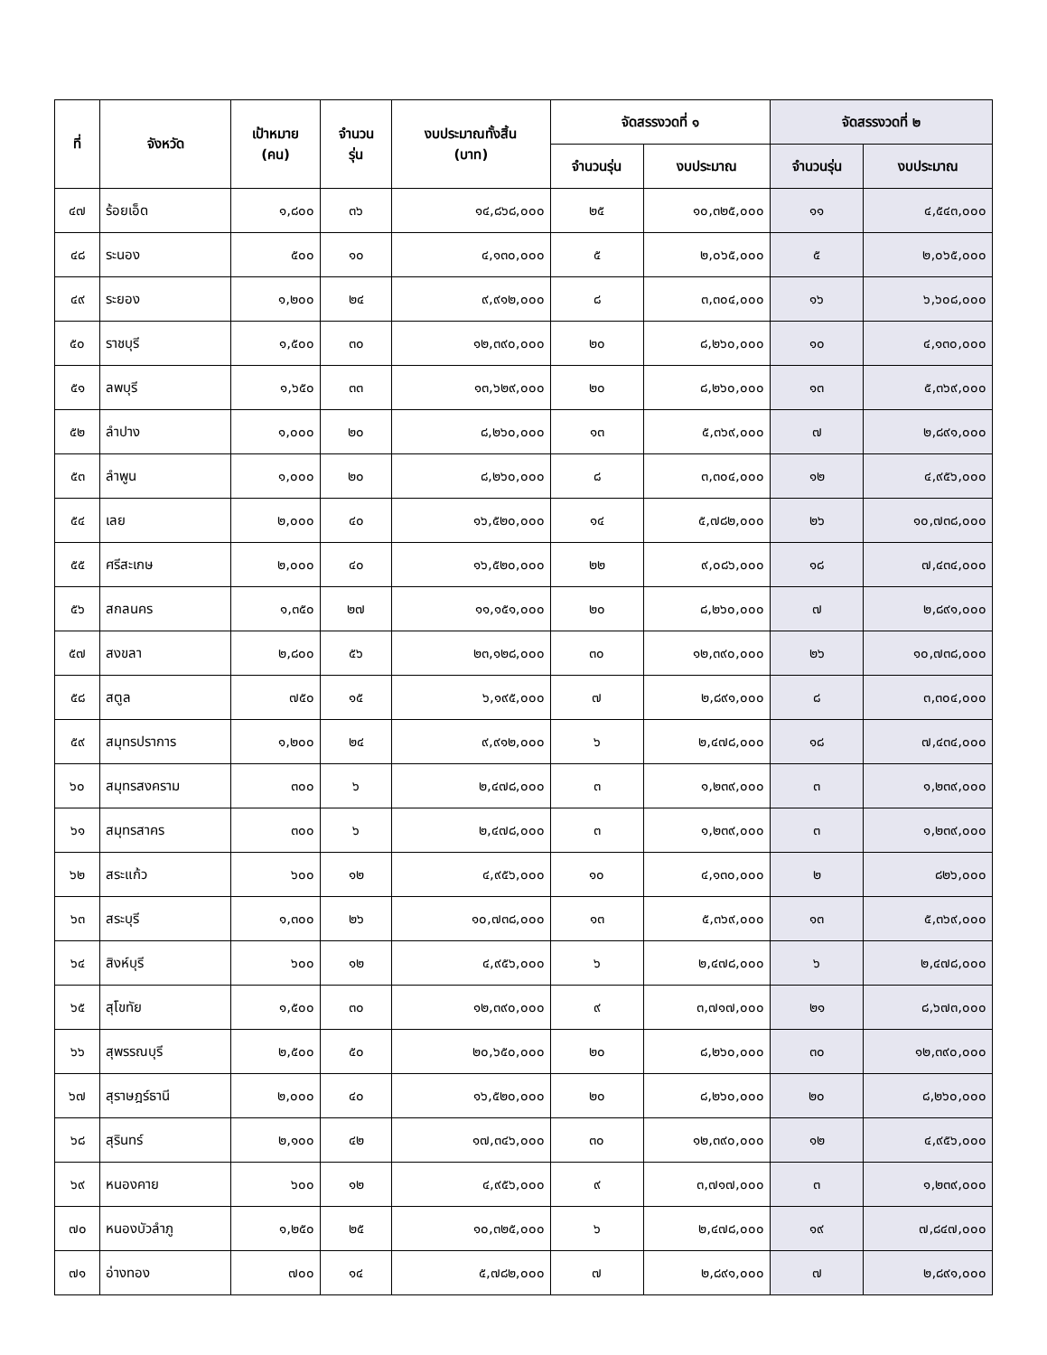| ที่ | จังหวัด | เป้าหมาย (คน) | จำนวน รุ่น | งบประมาณทั้งสิ้น (บาท) | จัดสรรงวดที่ ๑ | | จัดสรรงวดที่ ๒ | |
| --- | --- | --- | --- | --- | --- | --- | --- | --- |
| | | | | | จำนวนรุ่น | งบประมาณ | จำนวนรุ่น | งบประมาณ |
| ๔๗ | ร้อยเอ็ด | ๑,๘๐๐ | ๓๖ | ๑๔,๘๖๘,๐๐๐ | ๒๕ | ๑๐,๓๒๕,๐๐๐ | ๑๑ | ๔,๕๔๓,๐๐๐ |
| ๔๘ | ระนอง | ๕๐๐ | ๑๐ | ๔,๑๓๐,๐๐๐ | ๕ | ๒,๐๖๕,๐๐๐ | ๕ | ๒,๐๖๕,๐๐๐ |
| ๔๙ | ระยอง | ๑,๒๐๐ | ๒๔ | ๙,๙๑๒,๐๐๐ | ๘ | ๓,๓๐๔,๐๐๐ | ๑๖ | ๖,๖๐๘,๐๐๐ |
| ๕๐ | ราชบุรี | ๑,๕๐๐ | ๓๐ | ๑๒,๓๙๐,๐๐๐ | ๒๐ | ๘,๒๖๐,๐๐๐ | ๑๐ | ๔,๑๓๐,๐๐๐ |
| ๕๑ | ลพบุรี | ๑,๖๕๐ | ๓๓ | ๑๓,๖๒๙,๐๐๐ | ๒๐ | ๘,๒๖๐,๐๐๐ | ๑๓ | ๕,๓๖๙,๐๐๐ |
| ๕๒ | ลำปาง | ๑,๐๐๐ | ๒๐ | ๘,๒๖๐,๐๐๐ | ๑๓ | ๕,๓๖๙,๐๐๐ | ๗ | ๒,๘๙๑,๐๐๐ |
| ๕๓ | ลำพูน | ๑,๐๐๐ | ๒๐ | ๘,๒๖๐,๐๐๐ | ๘ | ๓,๓๐๔,๐๐๐ | ๑๒ | ๔,๙๕๖,๐๐๐ |
| ๕๔ | เลย | ๒,๐๐๐ | ๔๐ | ๑๖,๕๒๐,๐๐๐ | ๑๔ | ๕,๗๘๒,๐๐๐ | ๒๖ | ๑๐,๗๓๘,๐๐๐ |
| ๕๕ | ศรีสะเกษ | ๒,๐๐๐ | ๔๐ | ๑๖,๕๒๐,๐๐๐ | ๒๒ | ๙,๐๘๖,๐๐๐ | ๑๘ | ๗,๔๓๔,๐๐๐ |
| ๕๖ | สกลนคร | ๑,๓๕๐ | ๒๗ | ๑๑,๑๕๑,๐๐๐ | ๒๐ | ๘,๒๖๐,๐๐๐ | ๗ | ๒,๘๙๑,๐๐๐ |
| ๕๗ | สงขลา | ๒,๘๐๐ | ๕๖ | ๒๓,๑๒๘,๐๐๐ | ๓๐ | ๑๒,๓๙๐,๐๐๐ | ๒๖ | ๑๐,๗๓๘,๐๐๐ |
| ๕๘ | สตูล | ๗๕๐ | ๑๕ | ๖,๑๙๕,๐๐๐ | ๗ | ๒,๘๙๑,๐๐๐ | ๘ | ๓,๓๐๔,๐๐๐ |
| ๕๙ | สมุทรปราการ | ๑,๒๐๐ | ๒๔ | ๙,๙๑๒,๐๐๐ | ๖ | ๒,๔๗๘,๐๐๐ | ๑๘ | ๗,๔๓๔,๐๐๐ |
| ๖๐ | สมุทรสงคราม | ๓๐๐ | ๖ | ๒,๔๗๘,๐๐๐ | ๓ | ๑,๒๓๙,๐๐๐ | ๓ | ๑,๒๓๙,๐๐๐ |
| ๖๑ | สมุทรสาคร | ๓๐๐ | ๖ | ๒,๔๗๘,๐๐๐ | ๓ | ๑,๒๓๙,๐๐๐ | ๓ | ๑,๒๓๙,๐๐๐ |
| ๖๒ | สระแก้ว | ๖๐๐ | ๑๒ | ๔,๙๕๖,๐๐๐ | ๑๐ | ๔,๑๓๐,๐๐๐ | ๒ | ๘๒๖,๐๐๐ |
| ๖๓ | สระบุรี | ๑,๓๐๐ | ๒๖ | ๑๐,๗๓๘,๐๐๐ | ๑๓ | ๕,๓๖๙,๐๐๐ | ๑๓ | ๕,๓๖๙,๐๐๐ |
| ๖๔ | สิงห์บุรี | ๖๐๐ | ๑๒ | ๔,๙๕๖,๐๐๐ | ๖ | ๒,๔๗๘,๐๐๐ | ๖ | ๒,๔๗๘,๐๐๐ |
| ๖๕ | สุโขทัย | ๑,๕๐๐ | ๓๐ | ๑๒,๓๙๐,๐๐๐ | ๙ | ๓,๗๑๗,๐๐๐ | ๒๑ | ๘,๖๗๓,๐๐๐ |
| ๖๖ | สุพรรณบุรี | ๒,๕๐๐ | ๕๐ | ๒๐,๖๕๐,๐๐๐ | ๒๐ | ๘,๒๖๐,๐๐๐ | ๓๐ | ๑๒,๓๙๐,๐๐๐ |
| ๖๗ | สุราษฎร์ธานี | ๒,๐๐๐ | ๔๐ | ๑๖,๕๒๐,๐๐๐ | ๒๐ | ๘,๒๖๐,๐๐๐ | ๒๐ | ๘,๒๖๐,๐๐๐ |
| ๖๘ | สุรินทร์ | ๒,๑๐๐ | ๔๒ | ๑๗,๓๔๖,๐๐๐ | ๓๐ | ๑๒,๓๙๐,๐๐๐ | ๑๒ | ๔,๙๕๖,๐๐๐ |
| ๖๙ | หนองคาย | ๖๐๐ | ๑๒ | ๔,๙๕๖,๐๐๐ | ๙ | ๓,๗๑๗,๐๐๐ | ๓ | ๑,๒๓๙,๐๐๐ |
| ๗๐ | หนองบัวลำภู | ๑,๒๕๐ | ๒๕ | ๑๐,๓๒๕,๐๐๐ | ๖ | ๒,๔๗๘,๐๐๐ | ๑๙ | ๗,๘๔๗,๐๐๐ |
| ๗๑ | อ่างทอง | ๗๐๐ | ๑๔ | ๕,๗๘๒,๐๐๐ | ๗ | ๒,๘๙๑,๐๐๐ | ๗ | ๒,๘๙๑,๐๐๐ |